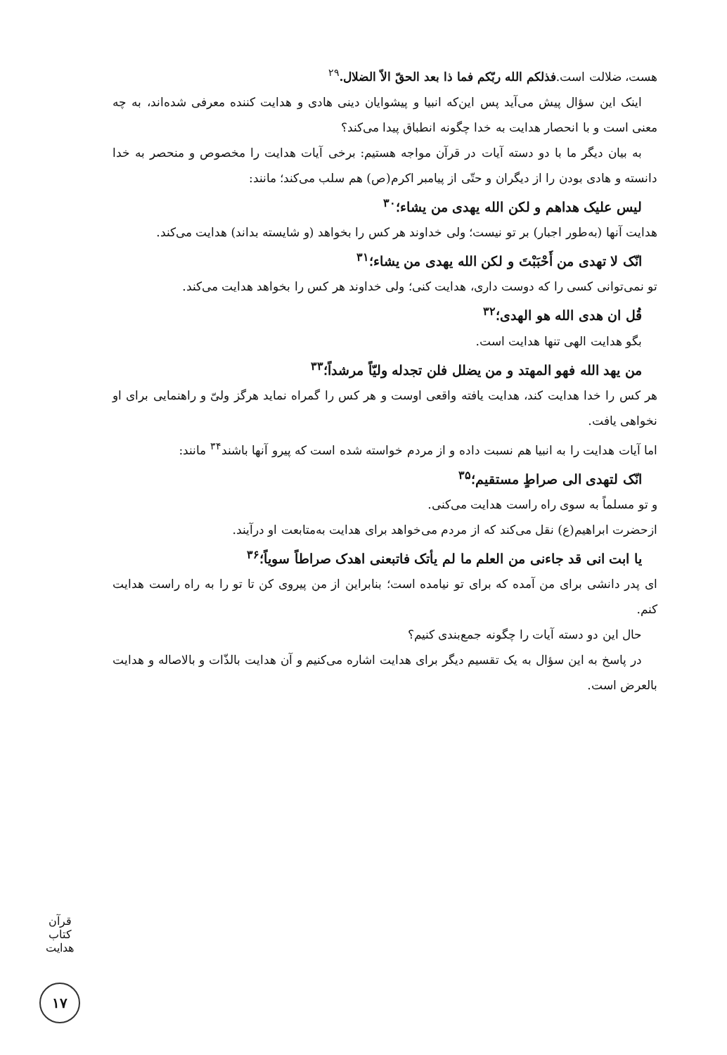هست، ضلالت است.فذلکم الله ربّکم فما ذا بعد الحقّ الاّ الضلال.<sup>۲۹</sup>
اینک این سؤال پیش می‌آید پس این‌که انبیا و پیشوایان دینی هادی و هدایت کننده معرفی شده‌اند، به چه معنی است و با انحصار هدایت به خدا چگونه انطباق پیدا می‌کند؟
به بیان دیگر ما با دو دسته آیات در قرآن مواجه هستیم: برخی آیات هدایت را مخصوص و منحصر به خدا دانسته و هادی بودن را از دیگران و حتّی از پیامبر اکرم(ص) هم سلب می‌کند؛ مانند:
لیس علیک هداهم و لکن الله یهدی من یشاء؛<sup>۳۰</sup>
هدایت آنها (به‌طور اجبار) بر تو نیست؛ ولی خداوند هر کس را بخواهد (و شایسته بداند) هدایت می‌کند.
انّک لا تهدی من أَحْبَبْتَ و لکن الله یهدی من یشاء؛<sup>۳۱</sup>
تو نمی‌توانی کسی را که دوست داری، هدایت کنی؛ ولی خداوند هر کس را بخواهد هدایت می‌کند.
قُل ان هدی الله هو الهدی؛<sup>۳۲</sup>
بگو هدایت الهی تنها هدایت است.
من یهد الله فهو المهتد و من یضلل فلن تجدله ولیّاً مرشداً؛<sup>۳۳</sup>
هر کس را خدا هدایت کند، هدایت یافته واقعی اوست و هر کس را گمراه نماید هرگز ولیّ و راهنمایی برای او نخواهی یافت.
اما آیات هدایت را به انبیا هم نسبت داده و از مردم خواسته شده است که پیرو آنها باشند<sup>۳۴</sup> مانند:
انّک لتهدی الی صراطٍ مستقیم؛<sup>۳۵</sup>
و تو مسلماً به سوی راه راست هدایت می‌کنی.
ازحضرت ابراهیم(ع) نقل می‌کند که از مردم می‌خواهد برای هدایت به‌متابعت او درآیند.
یا ابت انی قد جاءنی من العلم ما لم یأتک فاتبعنی اهدک صراطاً سویاً؛<sup>۳۶</sup>
ای پدر دانشی برای من آمده که برای تو نیامده است؛ بنابراین از من پیروی کن تا تو را به راه راست هدایت کنم.
حال این دو دسته آیات را چگونه جمع‌بندی کنیم؟
در پاسخ به این سؤال به یک تقسیم دیگر برای هدایت اشاره می‌کنیم و آن هدایت بالذّات و بالاصاله و هدایت بالعرض است.
قرآن کتاب هدایت
۱۷